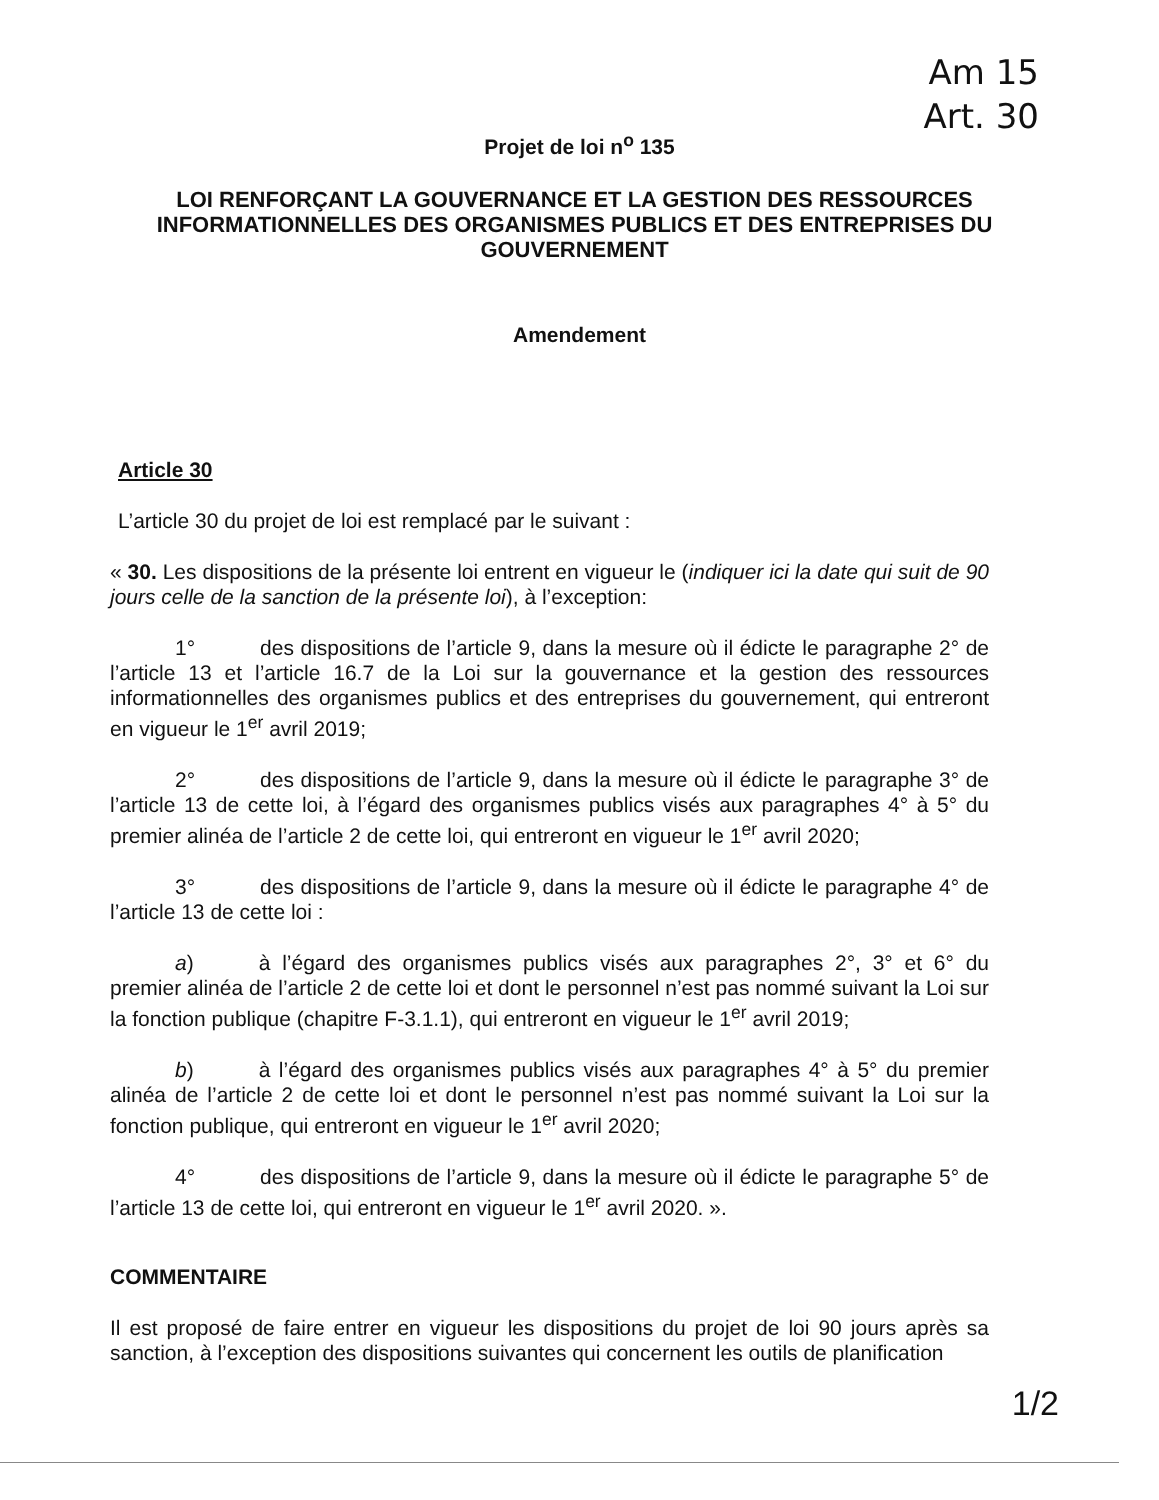Am 15
Art. 30
Projet de loi n<sup>o</sup> 135
LOI RENFORÇANT LA GOUVERNANCE ET LA GESTION DES RESSOURCES INFORMATIONNELLES DES ORGANISMES PUBLICS ET DES ENTREPRISES DU GOUVERNEMENT
Amendement
Article 30
L’article 30 du projet de loi est remplacé par le suivant :
« 30. Les dispositions de la présente loi entrent en vigueur le (indiquer ici la date qui suit de 90 jours celle de la sanction de la présente loi), à l’exception:
1° des dispositions de l’article 9, dans la mesure où il édicte le paragraphe 2° de l’article 13 et l’article 16.7 de la Loi sur la gouvernance et la gestion des ressources informationnelles des organismes publics et des entreprises du gouvernement, qui entreront en vigueur le 1<sup>er</sup> avril 2019;
2° des dispositions de l’article 9, dans la mesure où il édicte le paragraphe 3° de l’article 13 de cette loi, à l’égard des organismes publics visés aux paragraphes 4° à 5° du premier alinéa de l’article 2 de cette loi, qui entreront en vigueur le 1<sup>er</sup> avril 2020;
3° des dispositions de l’article 9, dans la mesure où il édicte le paragraphe 4° de l’article 13 de cette loi :
a) à l’égard des organismes publics visés aux paragraphes 2°, 3° et 6° du premier alinéa de l’article 2 de cette loi et dont le personnel n’est pas nommé suivant la Loi sur la fonction publique (chapitre F-3.1.1), qui entreront en vigueur le 1<sup>er</sup> avril 2019;
b) à l’égard des organismes publics visés aux paragraphes 4° à 5° du premier alinéa de l’article 2 de cette loi et dont le personnel n’est pas nommé suivant la Loi sur la fonction publique, qui entreront en vigueur le 1<sup>er</sup> avril 2020;
4° des dispositions de l’article 9, dans la mesure où il édicte le paragraphe 5° de l’article 13 de cette loi, qui entreront en vigueur le 1<sup>er</sup> avril 2020. ».
COMMENTAIRE
Il est proposé de faire entrer en vigueur les dispositions du projet de loi 90 jours après sa sanction, à l’exception des dispositions suivantes qui concernent les outils de planification
1/2